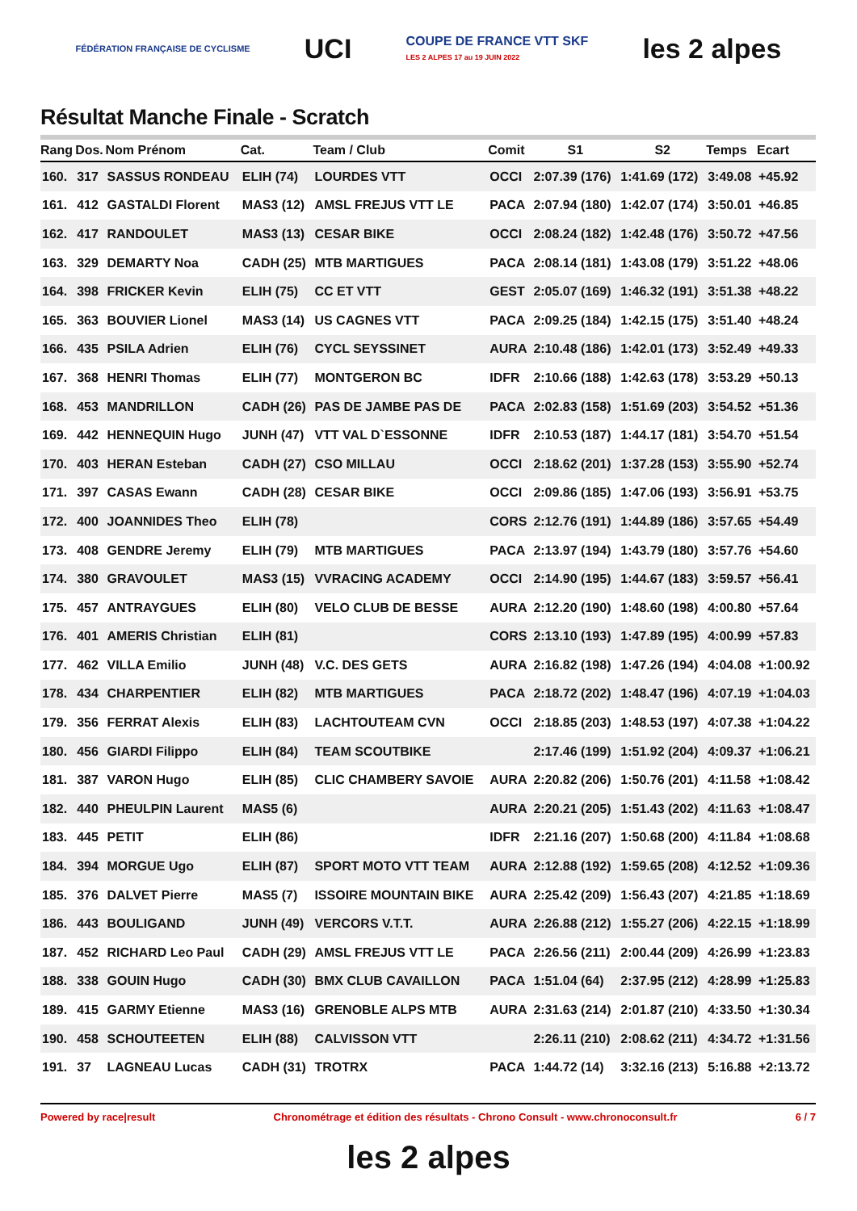FÉDÉRATION FRANÇAISE DE CYCLISME UCI COUPE DE FRANCE VTT SKF
LES 2 ALPES 17 au 19 JUIN 2022 les 2 alpes
Résultat Manche Finale - Scratch
| Rang | Dos. | Nom Prénom | Cat. | Team / Club | Comit | S1 | S2 | Temps | Ecart |
| --- | --- | --- | --- | --- | --- | --- | --- | --- | --- |
| 160. | 317 | SASSUS RONDEAU | ELIH (74) | LOURDES VTT | OCCI | 2:07.39 (176) | 1:41.69 (172) | 3:49.08 | +45.92 |
| 161. | 412 | GASTALDI Florent | MAS3 (12) | AMSL FREJUS VTT LE | PACA | 2:07.94 (180) | 1:42.07 (174) | 3:50.01 | +46.85 |
| 162. | 417 | RANDOULET | MAS3 (13) | CESAR BIKE | OCCI | 2:08.24 (182) | 1:42.48 (176) | 3:50.72 | +47.56 |
| 163. | 329 | DEMARTY Noa | CADH (25) | MTB MARTIGUES | PACA | 2:08.14 (181) | 1:43.08 (179) | 3:51.22 | +48.06 |
| 164. | 398 | FRICKER Kevin | ELIH (75) | CC ET VTT | GEST | 2:05.07 (169) | 1:46.32 (191) | 3:51.38 | +48.22 |
| 165. | 363 | BOUVIER Lionel | MAS3 (14) | US CAGNES VTT | PACA | 2:09.25 (184) | 1:42.15 (175) | 3:51.40 | +48.24 |
| 166. | 435 | PSILA Adrien | ELIH (76) | CYCL SEYSSINET | AURA | 2:10.48 (186) | 1:42.01 (173) | 3:52.49 | +49.33 |
| 167. | 368 | HENRI Thomas | ELIH (77) | MONTGERON BC | IDFR | 2:10.66 (188) | 1:42.63 (178) | 3:53.29 | +50.13 |
| 168. | 453 | MANDRILLON | CADH (26) | PAS DE JAMBE PAS DE | PACA | 2:02.83 (158) | 1:51.69 (203) | 3:54.52 | +51.36 |
| 169. | 442 | HENNEQUIN Hugo | JUNH (47) | VTT VAL D`ESSONNE | IDFR | 2:10.53 (187) | 1:44.17 (181) | 3:54.70 | +51.54 |
| 170. | 403 | HERAN Esteban | CADH (27) | CSO MILLAU | OCCI | 2:18.62 (201) | 1:37.28 (153) | 3:55.90 | +52.74 |
| 171. | 397 | CASAS Ewann | CADH (28) | CESAR BIKE | OCCI | 2:09.86 (185) | 1:47.06 (193) | 3:56.91 | +53.75 |
| 172. | 400 | JOANNIDES Theo | ELIH (78) | | CORS | 2:12.76 (191) | 1:44.89 (186) | 3:57.65 | +54.49 |
| 173. | 408 | GENDRE Jeremy | ELIH (79) | MTB MARTIGUES | PACA | 2:13.97 (194) | 1:43.79 (180) | 3:57.76 | +54.60 |
| 174. | 380 | GRAVOULET | MAS3 (15) | VVRACING ACADEMY | OCCI | 2:14.90 (195) | 1:44.67 (183) | 3:59.57 | +56.41 |
| 175. | 457 | ANTRAYGUES | ELIH (80) | VELO CLUB DE BESSE | AURA | 2:12.20 (190) | 1:48.60 (198) | 4:00.80 | +57.64 |
| 176. | 401 | AMERIS Christian | ELIH (81) | | CORS | 2:13.10 (193) | 1:47.89 (195) | 4:00.99 | +57.83 |
| 177. | 462 | VILLA Emilio | JUNH (48) | V.C. DES GETS | AURA | 2:16.82 (198) | 1:47.26 (194) | 4:04.08 | +1:00.92 |
| 178. | 434 | CHARPENTIER | ELIH (82) | MTB MARTIGUES | PACA | 2:18.72 (202) | 1:48.47 (196) | 4:07.19 | +1:04.03 |
| 179. | 356 | FERRAT Alexis | ELIH (83) | LACHTOUTEAM CVN | OCCI | 2:18.85 (203) | 1:48.53 (197) | 4:07.38 | +1:04.22 |
| 180. | 456 | GIARDI Filippo | ELIH (84) | TEAM SCOUTBIKE | | 2:17.46 (199) | 1:51.92 (204) | 4:09.37 | +1:06.21 |
| 181. | 387 | VARON Hugo | ELIH (85) | CLIC CHAMBERY SAVOIE | AURA | 2:20.82 (206) | 1:50.76 (201) | 4:11.58 | +1:08.42 |
| 182. | 440 | PHEULPIN Laurent | MAS5 (6) | | AURA | 2:20.21 (205) | 1:51.43 (202) | 4:11.63 | +1:08.47 |
| 183. | 445 | PETIT | ELIH (86) | | IDFR | 2:21.16 (207) | 1:50.68 (200) | 4:11.84 | +1:08.68 |
| 184. | 394 | MORGUE Ugo | ELIH (87) | SPORT MOTO VTT TEAM | AURA | 2:12.88 (192) | 1:59.65 (208) | 4:12.52 | +1:09.36 |
| 185. | 376 | DALVET Pierre | MAS5 (7) | ISSOIRE MOUNTAIN BIKE | AURA | 2:25.42 (209) | 1:56.43 (207) | 4:21.85 | +1:18.69 |
| 186. | 443 | BOULIGAND | JUNH (49) | VERCORS V.T.T. | AURA | 2:26.88 (212) | 1:55.27 (206) | 4:22.15 | +1:18.99 |
| 187. | 452 | RICHARD Leo Paul | CADH (29) | AMSL FREJUS VTT LE | PACA | 2:26.56 (211) | 2:00.44 (209) | 4:26.99 | +1:23.83 |
| 188. | 338 | GOUIN Hugo | CADH (30) | BMX CLUB CAVAILLON | PACA | 1:51.04 (64) | 2:37.95 (212) | 4:28.99 | +1:25.83 |
| 189. | 415 | GARMY Etienne | MAS3 (16) | GRENOBLE ALPS MTB | AURA | 2:31.63 (214) | 2:01.87 (210) | 4:33.50 | +1:30.34 |
| 190. | 458 | SCHOUTEETEN | ELIH (88) | CALVISSON VTT | | 2:26.11 (210) | 2:08.62 (211) | 4:34.72 | +1:31.56 |
| 191. | 37 | LAGNEAU Lucas | CADH (31) | TROTRX | PACA | 1:44.72 (14) | 3:32.16 (213) | 5:16.88 | +2:13.72 |
Powered by race|result Chronométrage et édition des résultats - Chrono Consult - www.chronoconsult.fr 6 / 7
les 2 alpes